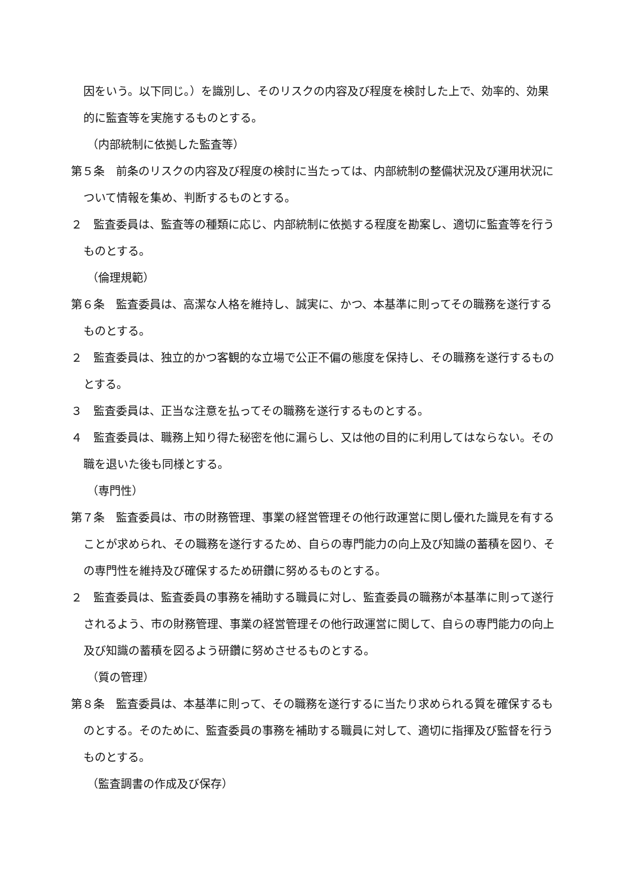因をいう。以下同じ。）を識別し、そのリスクの内容及び程度を検討した上で、効率的、効果的に監査等を実施するものとする。
（内部統制に依拠した監査等）
第５条　前条のリスクの内容及び程度の検討に当たっては、内部統制の整備状況及び運用状況について情報を集め、判断するものとする。
２　監査委員は、監査等の種類に応じ、内部統制に依拠する程度を勘案し、適切に監査等を行うものとする。
（倫理規範）
第６条　監査委員は、高潔な人格を維持し、誠実に、かつ、本基準に則ってその職務を遂行するものとする。
２　監査委員は、独立的かつ客観的な立場で公正不偏の態度を保持し、その職務を遂行するものとする。
３　監査委員は、正当な注意を払ってその職務を遂行するものとする。
４　監査委員は、職務上知り得た秘密を他に漏らし、又は他の目的に利用してはならない。その職を退いた後も同様とする。
（専門性）
第７条　監査委員は、市の財務管理、事業の経営管理その他行政運営に関し優れた識見を有することが求められ、その職務を遂行するため、自らの専門能力の向上及び知識の蓄積を図り、その専門性を維持及び確保するため研鑽に努めるものとする。
２　監査委員は、監査委員の事務を補助する職員に対し、監査委員の職務が本基準に則って遂行されるよう、市の財務管理、事業の経営管理その他行政運営に関して、自らの専門能力の向上及び知識の蓄積を図るよう研鑽に努めさせるものとする。
（質の管理）
第８条　監査委員は、本基準に則って、その職務を遂行するに当たり求められる質を確保するものとする。そのために、監査委員の事務を補助する職員に対して、適切に指揮及び監督を行うものとする。
（監査調書の作成及び保存）